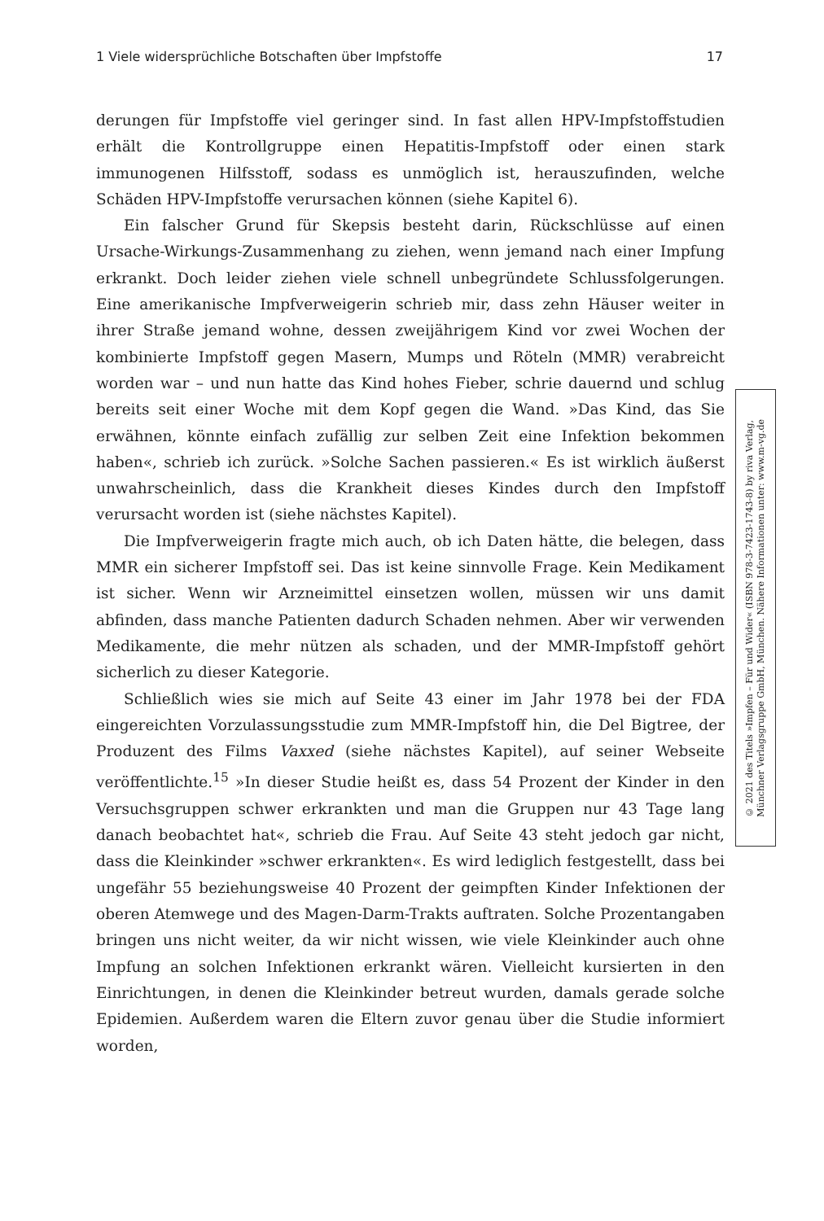1 Viele widersprüchliche Botschaften über Impfstoffe 17
derungen für Impfstoffe viel geringer sind. In fast allen HPV-Impfstoffstudien erhält die Kontrollgruppe einen Hepatitis-Impfstoff oder einen stark immunogenen Hilfsstoff, sodass es unmöglich ist, herauszufinden, welche Schäden HPV-Impfstoffe verursachen können (siehe Kapitel 6).
Ein falscher Grund für Skepsis besteht darin, Rückschlüsse auf einen Ursache-Wirkungs-Zusammenhang zu ziehen, wenn jemand nach einer Impfung erkrankt. Doch leider ziehen viele schnell unbegründete Schlussfolgerungen. Eine amerikanische Impfverweigerin schrieb mir, dass zehn Häuser weiter in ihrer Straße jemand wohne, dessen zweijährigem Kind vor zwei Wochen der kombinierte Impfstoff gegen Masern, Mumps und Röteln (MMR) verabreicht worden war – und nun hatte das Kind hohes Fieber, schrie dauernd und schlug bereits seit einer Woche mit dem Kopf gegen die Wand. »Das Kind, das Sie erwähnen, könnte einfach zufällig zur selben Zeit eine Infektion bekommen haben«, schrieb ich zurück. »Solche Sachen passieren.« Es ist wirklich äußerst unwahrscheinlich, dass die Krankheit dieses Kindes durch den Impfstoff verursacht worden ist (siehe nächstes Kapitel).
Die Impfverweigerin fragte mich auch, ob ich Daten hätte, die belegen, dass MMR ein sicherer Impfstoff sei. Das ist keine sinnvolle Frage. Kein Medikament ist sicher. Wenn wir Arzneimittel einsetzen wollen, müssen wir uns damit abfinden, dass manche Patienten dadurch Schaden nehmen. Aber wir verwenden Medikamente, die mehr nützen als schaden, und der MMR-Impfstoff gehört sicherlich zu dieser Kategorie.
Schließlich wies sie mich auf Seite 43 einer im Jahr 1978 bei der FDA eingereichten Vorzulassungsstudie zum MMR-Impfstoff hin, die Del Bigtree, der Produzent des Films Vaxxed (siehe nächstes Kapitel), auf seiner Webseite veröffentlichte.<sup>15</sup> »In dieser Studie heißt es, dass 54 Prozent der Kinder in den Versuchsgruppen schwer erkrankten und man die Gruppen nur 43 Tage lang danach beobachtet hat«, schrieb die Frau. Auf Seite 43 steht jedoch gar nicht, dass die Kleinkinder »schwer erkrankten«. Es wird lediglich festgestellt, dass bei ungefähr 55 beziehungsweise 40 Prozent der geimpften Kinder Infektionen der oberen Atemwege und des Magen-Darm-Trakts auftraten. Solche Prozentangaben bringen uns nicht weiter, da wir nicht wissen, wie viele Kleinkinder auch ohne Impfung an solchen Infektionen erkrankt wären. Vielleicht kursierten in den Einrichtungen, in denen die Kleinkinder betreut wurden, damals gerade solche Epidemien. Außerdem waren die Eltern zuvor genau über die Studie informiert worden,
© 2021 des Titels »Impfen – Für und Wider« (ISBN 978-3-7423-1743-8) by riva Verlag,
Münchner Verlagsgruppe GmbH, München. Nähere Informationen unter: www.m-vg.de